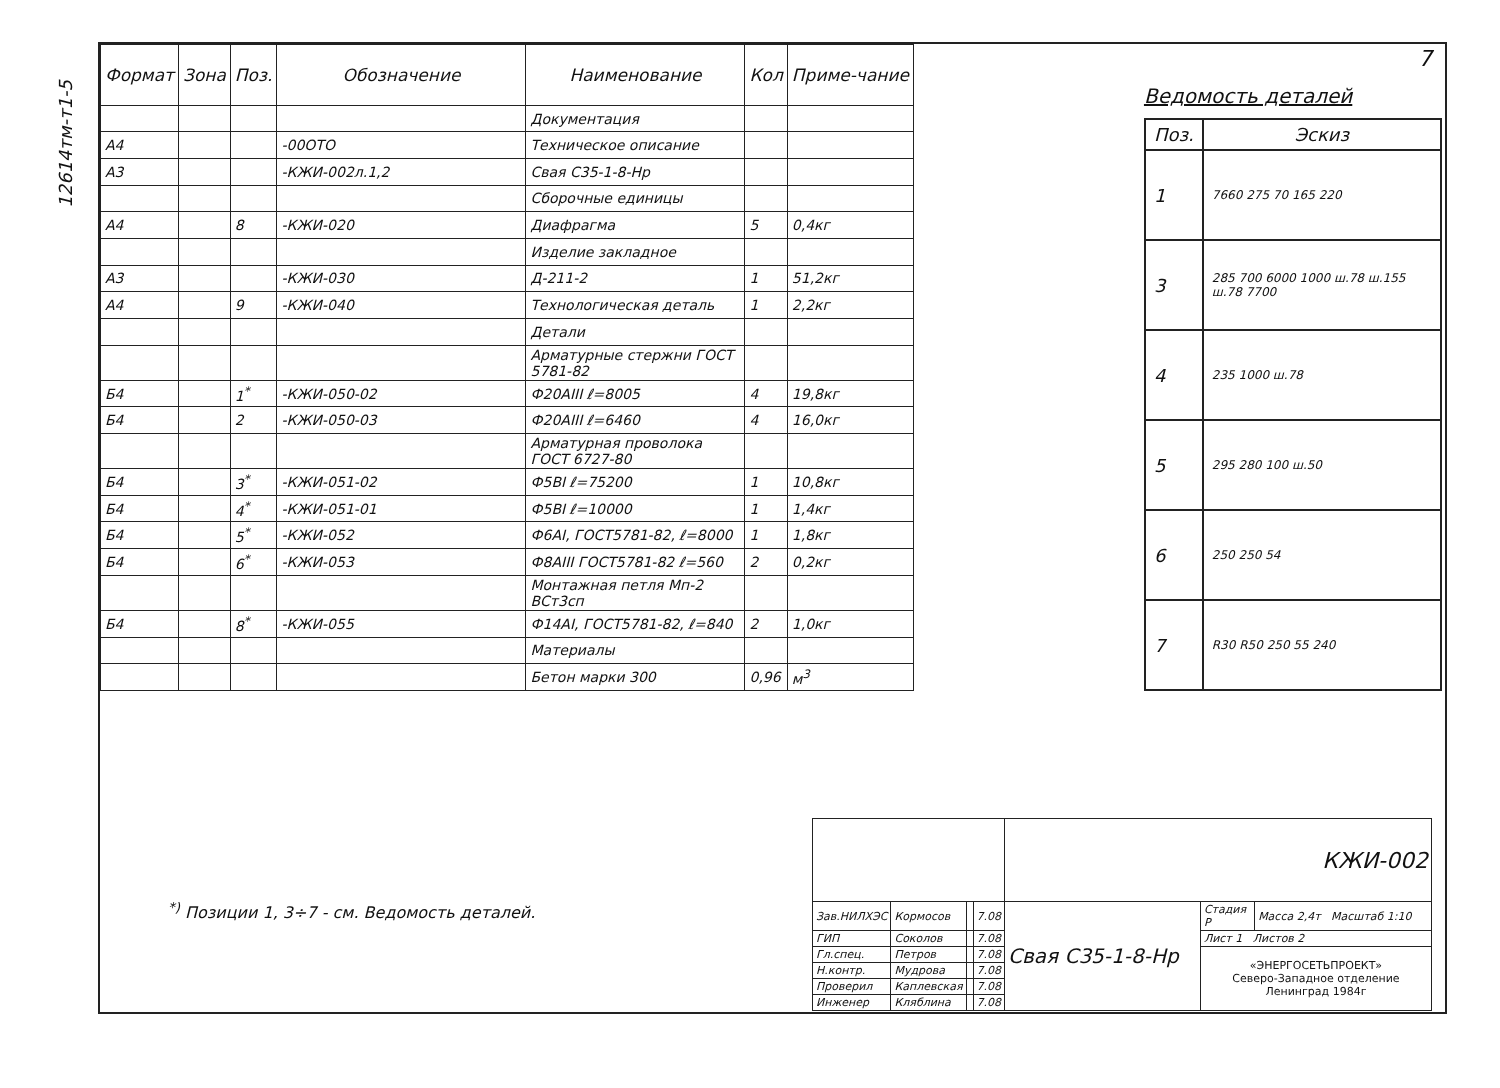12614тм-т1-5
7
| Формат | Зона | Поз. | Обозначение | Наименование | Кол | Приме-чание |
| --- | --- | --- | --- | --- | --- | --- |
| | | | | Документация | | |
| А4 | | | -00ОТО | Техническое описание | | |
| А3 | | | -КЖИ-002л.1,2 | Свая С35-1-8-Нр | | |
| | | | | Сборочные единицы | | |
| А4 | | 8 | -КЖИ-020 | Диафрагма | 5 | 0,4кг |
| | | | | Изделие закладное | | |
| А3 | | | -КЖИ-030 | Д-211-2 | 1 | 51,2кг |
| А4 | | 9 | -КЖИ-040 | Технологическая деталь | 1 | 2,2кг |
| | | | | Детали | | |
| | | | | Арматурные стержни ГОСТ 5781-82 | | |
| Б4 | | 1<sup>*</sup> | -КЖИ-050-02 | Ф20АIII ℓ=8005 | 4 | 19,8кг |
| Б4 | | 2 | -КЖИ-050-03 | Ф20АIII ℓ=6460 | 4 | 16,0кг |
| | | | | Арматурная проволока ГОСТ 6727-80 | | |
| Б4 | | 3<sup>*</sup> | -КЖИ-051-02 | Ф5ВI ℓ=75200 | 1 | 10,8кг |
| Б4 | | 4<sup>*</sup> | -КЖИ-051-01 | Ф5ВI ℓ=10000 | 1 | 1,4кг |
| Б4 | | 5<sup>*</sup> | -КЖИ-052 | Ф6АI, ГОСТ5781-82, ℓ=8000 | 1 | 1,8кг |
| Б4 | | 6<sup>*</sup> | -КЖИ-053 | Ф8АIII ГОСТ5781-82 ℓ=560 | 2 | 0,2кг |
| | | | | Монтажная петля Мп-2 ВСт3сп | | |
| Б4 | | 8<sup>*</sup> | -КЖИ-055 | Ф14АI, ГОСТ5781-82, ℓ=840 | 2 | 1,0кг |
| | | | | Материалы | | |
| | | | | Бетон марки 300 | 0,96 | м<sup>3</sup> |
Ведомость деталей
| Поз. | Эскиз |
| --- | --- |
| 1 | 7660 275 70 165 220 |
| 3 | 285 700 6000 1000 ш.78 ш.155 ш.78 7700 |
| 4 | 235 1000 ш.78 |
| 5 | 295 280 100 ш.50 |
| 6 | 250 250 54 |
| 7 | R30 R50 250 55 240 |
<sup>*)</sup> Позиции 1, 3÷7 - см. Ведомость деталей.
| | | | | КЖИ-002 | | |
| Зав.НИЛХЭС | Кормосов | | 7.08 | Свая С35-1-8-Нр | Стадия Р | Масса 2,4т Масштаб 1:10 |
| ГИП | Соколов | | 7.08 | | Лист 1 Листов 2 | |
| Гл.спец. | Петров | | 7.08 | | «ЭНЕРГОСЕТЬПРОЕКТ» Северо-Западное отделение Ленинград 1984г | |
| Н.контр. | Мудрова | | 7.08 | | | |
| Проверил | Каплевская | | 7.08 | | | |
| Инженер | Кляблина | | 7.08 | | | |